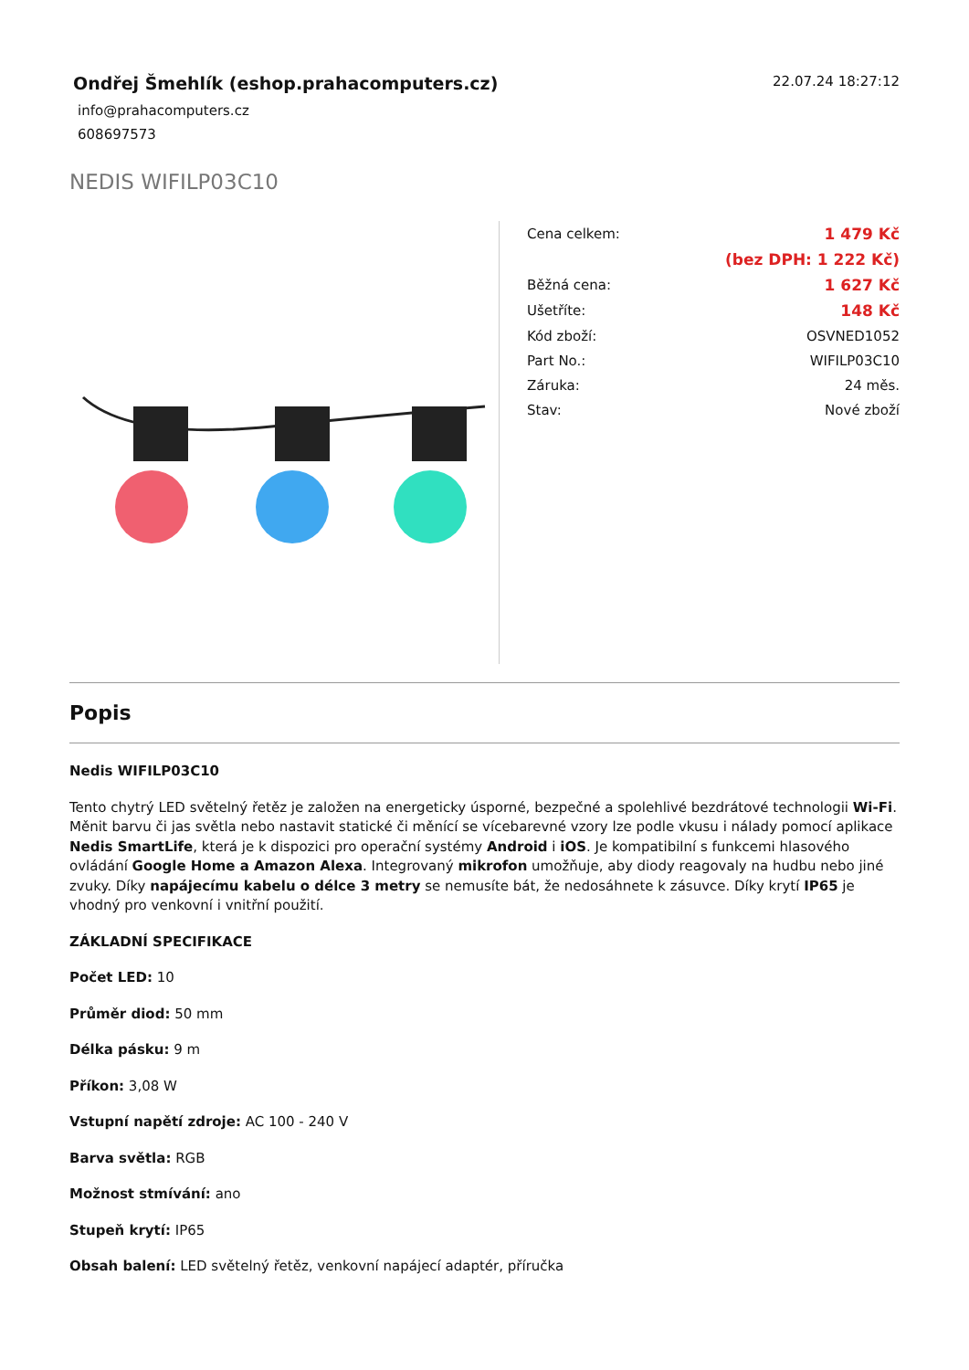Ondřej Šmehlík (eshop.prahacomputers.cz)
info@prahacomputers.cz
608697573
22.07.24 18:27:12
NEDIS WIFILP03C10
| Cena celkem: | 1 479 Kč |
| | (bez DPH: 1 222 Kč) |
| Běžná cena: | 1 627 Kč |
| Ušetříte: | 148 Kč |
| Kód zboží: | OSVNED1052 |
| Part No.: | WIFILP03C10 |
| Záruka: | 24 měs. |
| Stav: | Nové zboží |
Popis
Nedis WIFILP03C10
Tento chytrý LED světelný řetěz je založen na energeticky úsporné, bezpečné a spolehlivé bezdrátové technologii Wi-Fi. Měnit barvu či jas světla nebo nastavit statické či měnící se vícebarevné vzory lze podle vkusu i nálady pomocí aplikace Nedis SmartLife, která je k dispozici pro operační systémy Android i iOS. Je kompatibilní s funkcemi hlasového ovládání Google Home a Amazon Alexa. Integrovaný mikrofon umožňuje, aby diody reagovaly na hudbu nebo jiné zvuky. Díky napájecímu kabelu o délce 3 metry se nemusíte bát, že nedosáhnete k zásuvce. Díky krytí IP65 je vhodný pro venkovní i vnitřní použití.
ZÁKLADNÍ SPECIFIKACE
Počet LED: 10
Průměr diod: 50 mm
Délka pásku: 9 m
Příkon: 3,08 W
Vstupní napětí zdroje: AC 100 - 240 V
Barva světla: RGB
Možnost stmívání: ano
Stupeň krytí: IP65
Obsah balení: LED světelný řetěz, venkovní napájecí adaptér, příručka